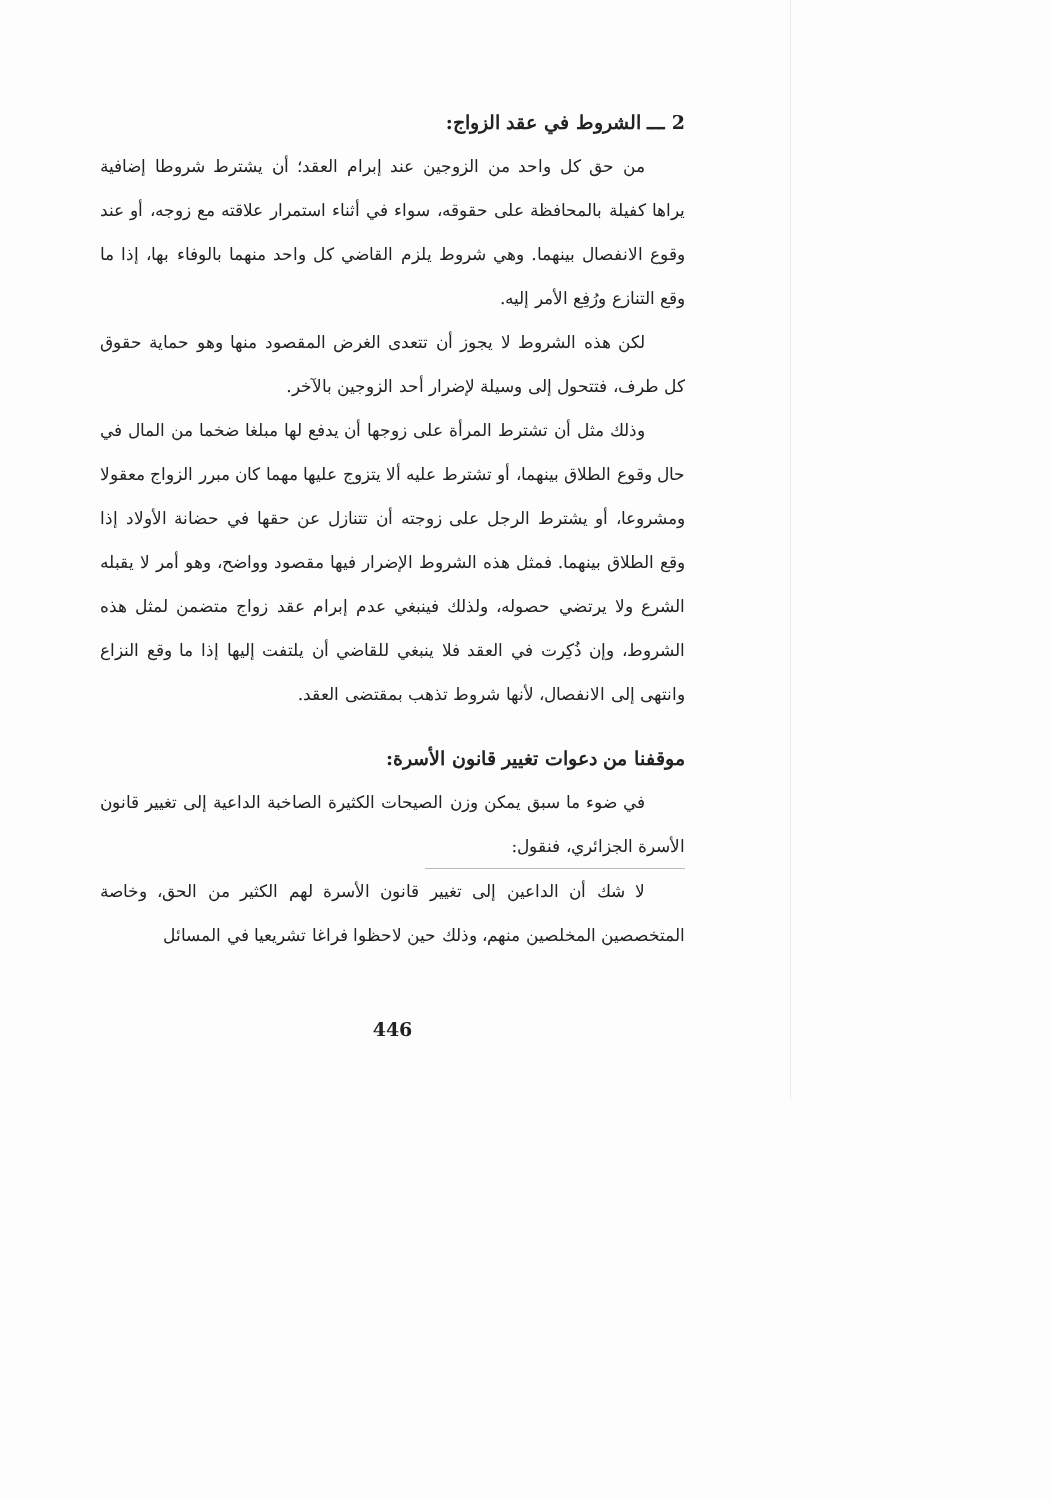2 ـــ الشروط في عقد الزواج:
من حق كل واحد من الزوجين عند إبرام العقد؛ أن يشترط شروطا إضافية يراها كفيلة بالمحافظة على حقوقه، سواء في أثناء استمرار علاقته مع زوجه، أو عند وقوع الانفصال بينهما. وهي شروط يلزم القاضي كل واحد منهما بالوفاء بها، إذا ما وقع التنازع ورُفِع الأمر إليه.
لكن هذه الشروط لا يجوز أن تتعدى الغرض المقصود منها وهو حماية حقوق كل طرف، فتتحول إلى وسيلة لإضرار أحد الزوجين بالآخر.
وذلك مثل أن تشترط المرأة على زوجها أن يدفع لها مبلغا ضخما من المال في حال وقوع الطلاق بينهما، أو تشترط عليه ألا يتزوج عليها مهما كان مبرر الزواج معقولا ومشروعا، أو يشترط الرجل على زوجته أن تتنازل عن حقها في حضانة الأولاد إذا وقع الطلاق بينهما. فمثل هذه الشروط الإضرار فيها مقصود وواضح، وهو أمر لا يقبله الشرع ولا يرتضي حصوله، ولذلك فينبغي عدم إبرام عقد زواج متضمن لمثل هذه الشروط، وإن ذُكِرت في العقد فلا ينبغي للقاضي أن يلتفت إليها إذا ما وقع النزاع وانتهى إلى الانفصال، لأنها شروط تذهب بمقتضى العقد.
موقفنا من دعوات تغيير قانون الأسرة:
في ضوء ما سبق يمكن وزن الصيحات الكثيرة الصاخبة الداعية إلى تغيير قانون الأسرة الجزائري، فنقول:
لا شك أن الداعين إلى تغيير قانون الأسرة لهم الكثير من الحق، وخاصة المتخصصين المخلصين منهم، وذلك حين لاحظوا فراغا تشريعيا في المسائل
446